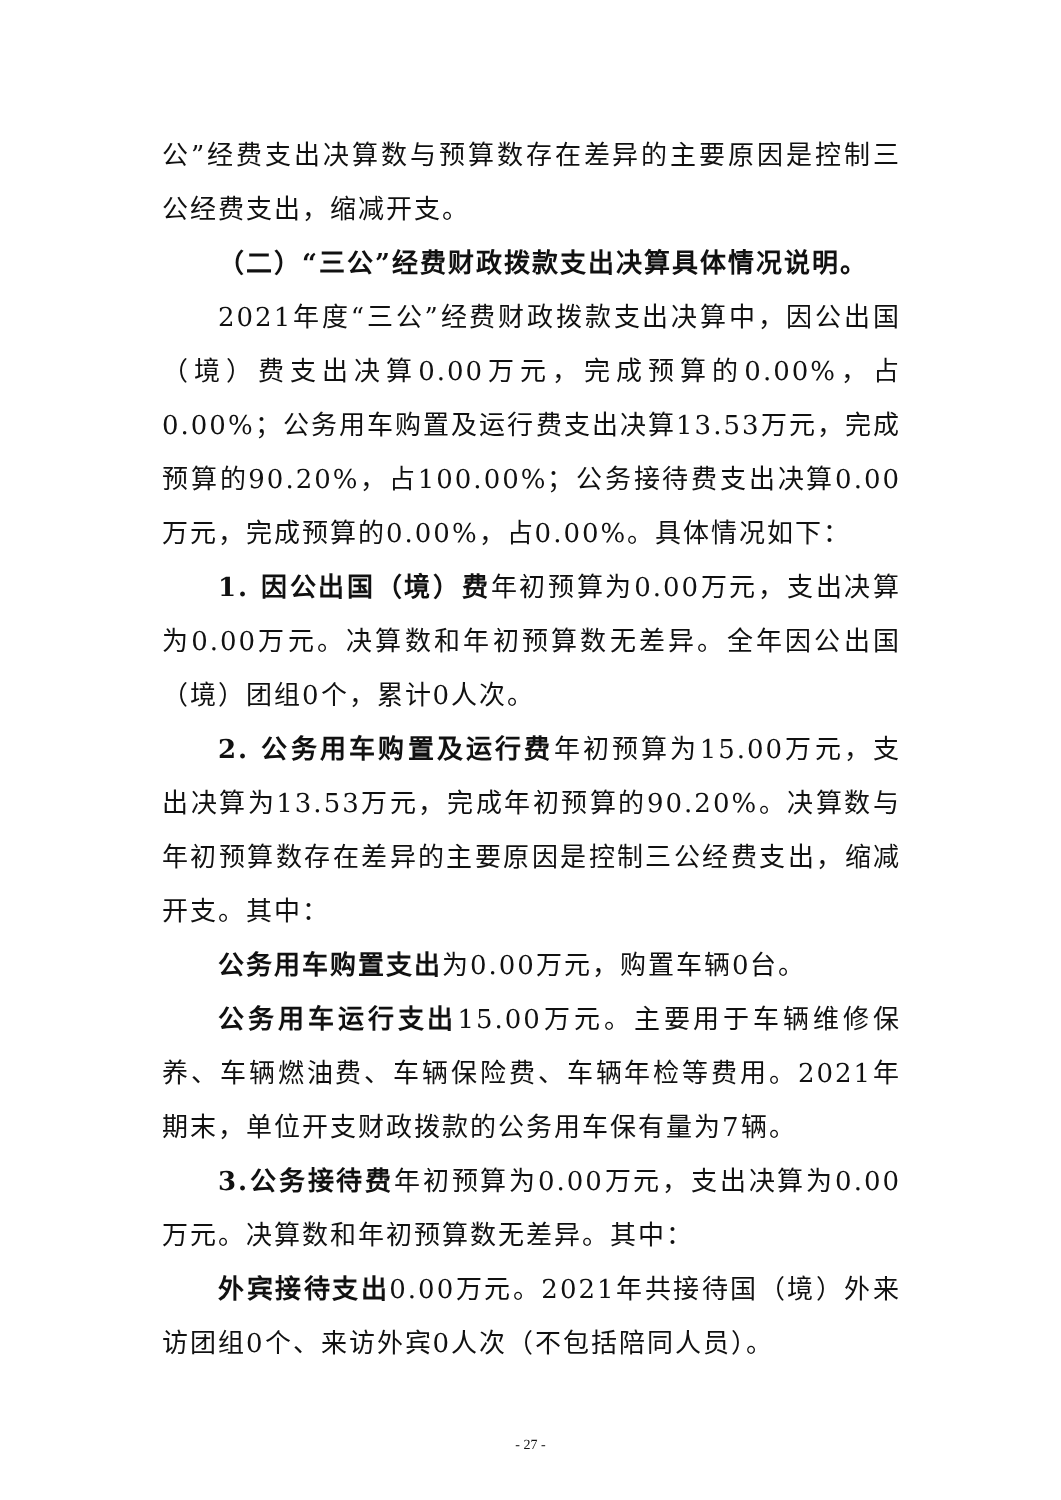公”经费支出决算数与预算数存在差异的主要原因是控制三公经费支出，缩减开支。
（二）“三公”经费财政拨款支出决算具体情况说明。
2021年度“三公”经费财政拨款支出决算中，因公出国（境）费支出决算0.00万元，完成预算的0.00%，占0.00%；公务用车购置及运行费支出决算13.53万元，完成预算的90.20%，占100.00%；公务接待费支出决算0.00万元，完成预算的0.00%，占0.00%。具体情况如下：
1. 因公出国（境）费年初预算为0.00万元，支出决算为0.00万元。决算数和年初预算数无差异。全年因公出国（境）团组0个，累计0人次。
2. 公务用车购置及运行费年初预算为15.00万元，支出决算为13.53万元，完成年初预算的90.20%。决算数与年初预算数存在差异的主要原因是控制三公经费支出，缩减开支。其中：
公务用车购置支出为0.00万元，购置车辆0台。
公务用车运行支出15.00万元。主要用于车辆维修保养、车辆燃油费、车辆保险费、车辆年检等费用。2021年期末，单位开支财政拨款的公务用车保有量为7辆。
3.公务接待费年初预算为0.00万元，支出决算为0.00万元。决算数和年初预算数无差异。其中：
外宾接待支出0.00万元。2021年共接待国（境）外来访团组0个、来访外宾0人次（不包括陪同人员）。
- 27 -